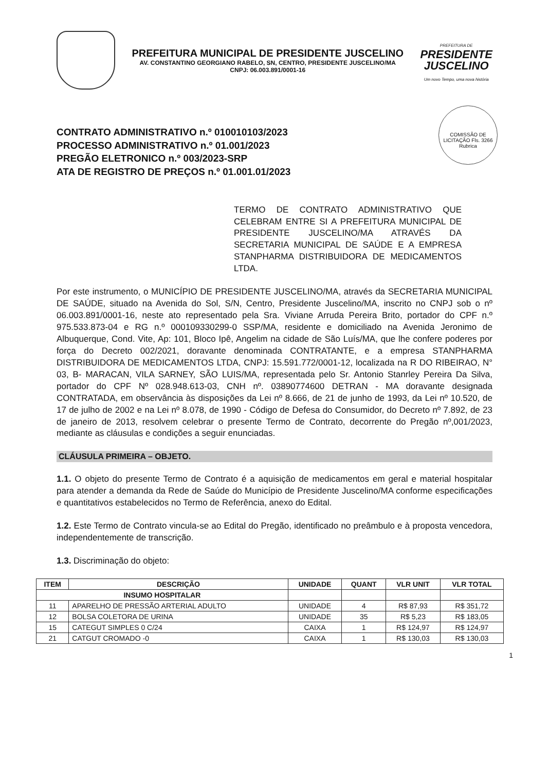PREFEITURA MUNICIPAL DE PRESIDENTE JUSCELINO
AV. CONSTANTINO GEORGIANO RABELO, SN, CENTRO, PRESIDENTE JUSCELINO/MA
CNPJ: 06.003.891/0001-16
PREFEITURA DE
PRESIDENTE
JUSCELINO
Um novo Tempo, uma nova história
COMISSÃO DE LICITAÇÃO Fls. 3266 Rubrica
CONTRATO ADMINISTRATIVO n.º 010010103/2023
PROCESSO ADMINISTRATIVO n.º 01.001/2023
PREGÃO ELETRONICO n.º 003/2023-SRP
ATA DE REGISTRO DE PREÇOS n.º 01.001.01/2023
TERMO DE CONTRATO ADMINISTRATIVO QUE CELEBRAM ENTRE SI A PREFEITURA MUNICIPAL DE PRESIDENTE JUSCELINO/MA ATRAVÉS DA SECRETARIA MUNICIPAL DE SAÚDE E A EMPRESA STANPHARMA DISTRIBUIDORA DE MEDICAMENTOS LTDA.
Por este instrumento, o MUNICÍPIO DE PRESIDENTE JUSCELINO/MA, através da SECRETARIA MUNICIPAL DE SAÚDE, situado na Avenida do Sol, S/N, Centro, Presidente Juscelino/MA, inscrito no CNPJ sob o nº 06.003.891/0001-16, neste ato representado pela Sra. Viviane Arruda Pereira Brito, portador do CPF n.º 975.533.873-04 e RG n.º 000109330299-0 SSP/MA, residente e domiciliado na Avenida Jeronimo de Albuquerque, Cond. Vite, Ap: 101, Bloco Ipê, Angelim na cidade de São Luís/MA, que lhe confere poderes por força do Decreto 002/2021, doravante denominada CONTRATANTE, e a empresa STANPHARMA DISTRIBUIDORA DE MEDICAMENTOS LTDA, CNPJ: 15.591.772/0001-12, localizada na R DO RIBEIRAO, N° 03, B- MARACAN, VILA SARNEY, SÃO LUIS/MA, representada pelo Sr. Antonio Stanrley Pereira Da Silva, portador do CPF Nº 028.948.613-03, CNH nº. 03890774600 DETRAN - MA doravante designada CONTRATADA, em observância às disposições da Lei nº 8.666, de 21 de junho de 1993, da Lei nº 10.520, de 17 de julho de 2002 e na Lei nº 8.078, de 1990 - Código de Defesa do Consumidor, do Decreto nº 7.892, de 23 de janeiro de 2013, resolvem celebrar o presente Termo de Contrato, decorrente do Pregão nº,001/2023, mediante as cláusulas e condições a seguir enunciadas.
CLÁUSULA PRIMEIRA – OBJETO.
1.1. O objeto do presente Termo de Contrato é a aquisição de medicamentos em geral e material hospitalar para atender a demanda da Rede de Saúde do Município de Presidente Juscelino/MA conforme especificações e quantitativos estabelecidos no Termo de Referência, anexo do Edital.
1.2. Este Termo de Contrato vincula-se ao Edital do Pregão, identificado no preâmbulo e à proposta vencedora, independentemente de transcrição.
1.3. Discriminação do objeto:
| ITEM | DESCRIÇÃO | UNIDADE | QUANT | VLR UNIT | VLR TOTAL |
| --- | --- | --- | --- | --- | --- |
| INSUMO HOSPITALAR | | | | | |
| 11 | APARELHO DE PRESSÃO ARTERIAL ADULTO | UNIDADE | 4 | R$ 87,93 | R$ 351,72 |
| 12 | BOLSA COLETORA DE URINA | UNIDADE | 35 | R$ 5,23 | R$ 183,05 |
| 15 | CATEGUT SIMPLES 0 C/24 | CAIXA | 1 | R$ 124,97 | R$ 124,97 |
| 21 | CATGUT CROMADO -0 | CAIXA | 1 | R$ 130,03 | R$ 130,03 |
1